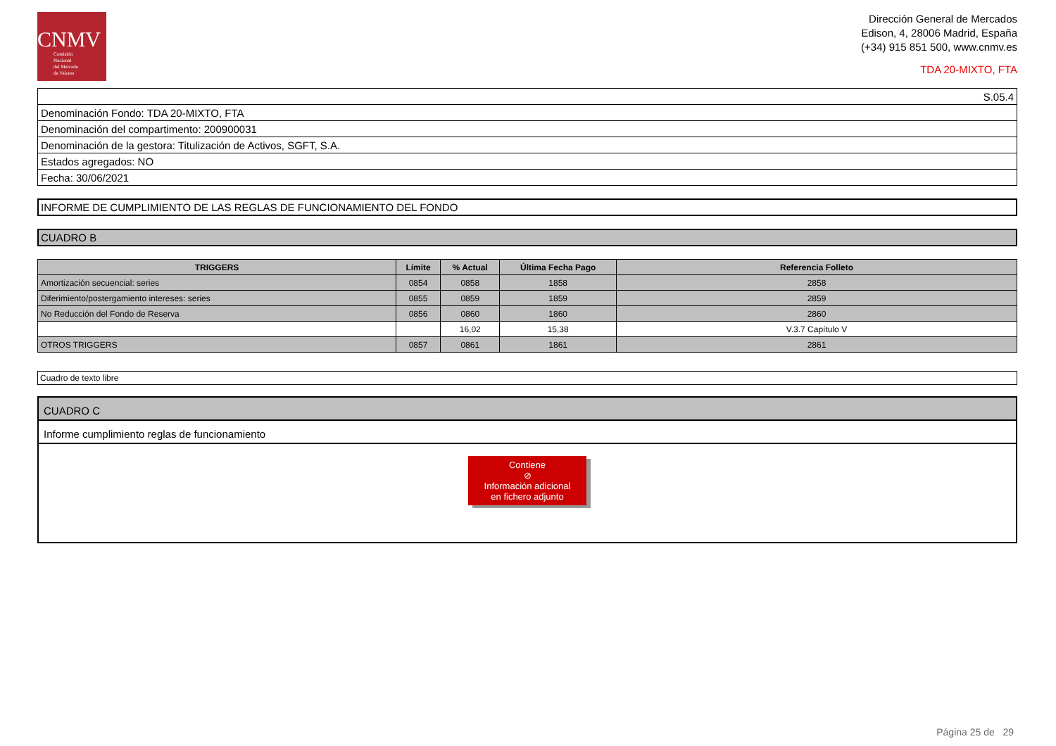CNMV
Comisión
Nacional
del Mercado
de Valores
Dirección General de Mercados
Edison, 4, 28006 Madrid, España
(+34) 915 851 500, www.cnmv.es
TDA 20-MIXTO, FTA
| S.05.4 |
| Denominación Fondo: TDA 20-MIXTO, FTA |
| Denominación del compartimento: 200900031 |
| Denominación de la gestora: Titulización de Activos, SGFT, S.A. |
| Estados agregados: NO |
| Fecha: 30/06/2021 |
INFORME DE CUMPLIMIENTO DE LAS REGLAS DE FUNCIONAMIENTO DEL FONDO
CUADRO B
| TRIGGERS | Límite | % Actual | Última Fecha Pago | Referencia Folleto |
| --- | --- | --- | --- | --- |
| Amortización secuencial: series | 0854 | 0858 | 1858 | 2858 |
| Diferimiento/postergamiento intereses: series | 0855 | 0859 | 1859 | 2859 |
| No Reducción del Fondo de Reserva | 0856 | 0860 | 1860 | 2860 |
| | | 16,02 | 15,38 | V.3.7 Capítulo V |
| OTROS TRIGGERS | 0857 | 0861 | 1861 | 2861 |
Cuadro de texto libre
CUADRO C
Informe cumplimiento reglas de funcionamiento
Contiene
⊘
Información adicional
en fichero adjunto
Página 25 de 29